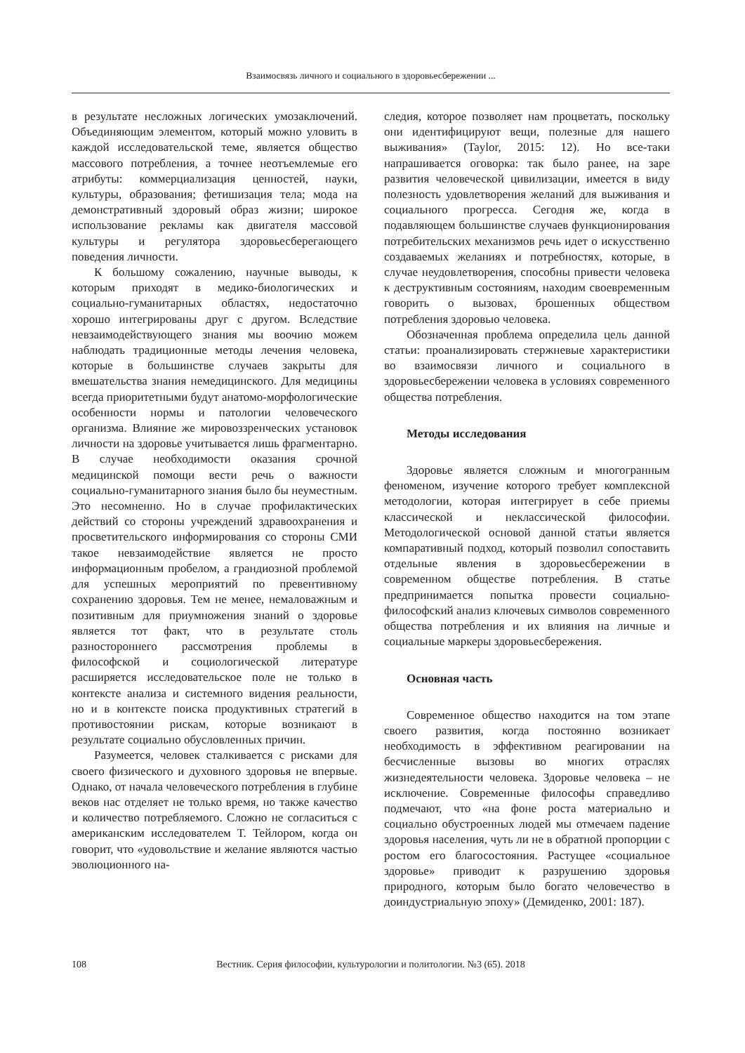Взаимосвязь личного и социального в здоровьесбережении ...
в результате несложных логических умозаключений. Объединяющим элементом, который можно уловить в каждой исследовательской теме, является общество массового потребления, а точнее неотъемлемые его атрибуты: коммерциализация ценностей, науки, культуры, образования; фетишизация тела; мода на демонстративный здоровый образ жизни; широкое использование рекламы как двигателя массовой культуры и регулятора здоровьесберегающего поведения личности.
К большому сожалению, научные выводы, к которым приходят в медико-биологических и социально-гуманитарных областях, недостаточно хорошо интегрированы друг с другом. Вследствие невзаимодействующего знания мы воочию можем наблюдать традиционные методы лечения человека, которые в большинстве случаев закрыты для вмешательства знания немедицинского. Для медицины всегда приоритетными будут анатомо-морфологические особенности нормы и патологии человеческого организма. Влияние же мировоззренческих установок личности на здоровье учитывается лишь фрагментарно. В случае необходимости оказания срочной медицинской помощи вести речь о важности социально-гуманитарного знания было бы неуместным. Это несомненно. Но в случае профилактических действий со стороны учреждений здравоохранения и просветительского информирования со стороны СМИ такое невзаимодействие является не просто информационным пробелом, а грандиозной проблемой для успешных мероприятий по превентивному сохранению здоровья. Тем не менее, немаловажным и позитивным для приумножения знаний о здоровье является тот факт, что в результате столь разностороннего рассмотрения проблемы в философской и социологической литературе расширяется исследовательское поле не только в контексте анализа и системного видения реальности, но и в контексте поиска продуктивных стратегий в противостоянии рискам, которые возникают в результате социально обусловленных причин.
Разумеется, человек сталкивается с рисками для своего физического и духовного здоровья не впервые. Однако, от начала человеческого потребления в глубине веков нас отделяет не только время, но также качество и количество потребляемого. Сложно не согласиться с американским исследователем Т. Тейлором, когда он говорит, что «удовольствие и желание являются частью эволюционного на-
следия, которое позволяет нам процветать, поскольку они идентифицируют вещи, полезные для нашего выживания» (Taylor, 2015: 12). Но все-таки напрашивается оговорка: так было ранее, на заре развития человеческой цивилизации, имеется в виду полезность удовлетворения желаний для выживания и социального прогресса. Сегодня же, когда в подавляющем большинстве случаев функционирования потребительских механизмов речь идет о искусственно создаваемых желаниях и потребностях, которые, в случае неудовлетворения, способны привести человека к деструктивным состояниям, находим своевременным говорить о вызовах, брошенных обществом потребления здоровью человека.
Обозначенная проблема определила цель данной статьи: проанализировать стержневые характеристики во взаимосвязи личного и социального в здоровьесбережении человека в условиях современного общества потребления.
Методы исследования
Здоровье является сложным и многогранным феноменом, изучение которого требует комплексной методологии, которая интегрирует в себе приемы классической и неклассической философии. Методологической основой данной статьи является компаративный подход, который позволил сопоставить отдельные явления в здоровьесбережении в современном обществе потребления. В статье предпринимается попытка провести социально-философский анализ ключевых символов современного общества потребления и их влияния на личные и социальные маркеры здоровьесбережения.
Основная часть
Современное общество находится на том этапе своего развития, когда постоянно возникает необходимость в эффективном реагировании на бесчисленные вызовы во многих отраслях жизнедеятельности человека. Здоровье человека – не исключение. Современные философы справедливо подмечают, что «на фоне роста материально и социально обустроенных людей мы отмечаем падение здоровья населения, чуть ли не в обратной пропорции с ростом его благосостояния. Растущее «социальное здоровье» приводит к разрушению здоровья природного, которым было богато человечество в доиндустриальную эпоху» (Демиденко, 2001: 187).
108
Вестник. Серия философии, культурологии и политологии. №3 (65). 2018